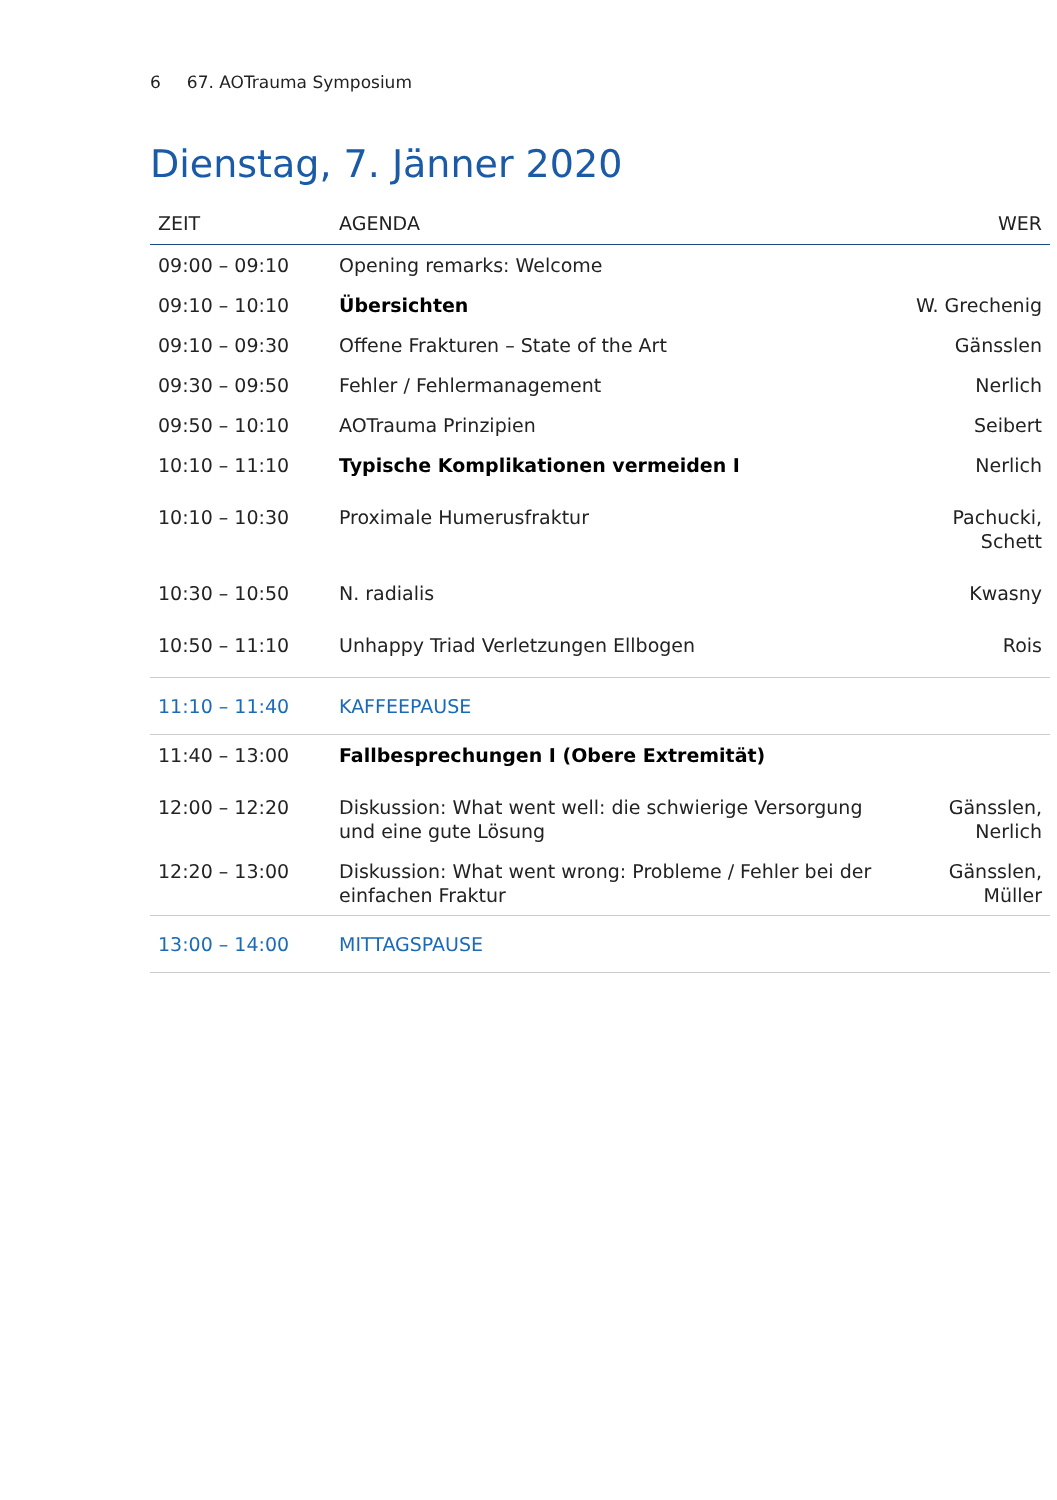6 67. AOTrauma Symposium
Dienstag, 7. Jänner 2020
| ZEIT | AGENDA | WER |
| --- | --- | --- |
| 09:00 – 09:10 | Opening remarks: Welcome | |
| 09:10 – 10:10 | Übersichten | W. Grechenig |
| 09:10 – 09:30 | Offene Frakturen – State of the Art | Gänsslen |
| 09:30 – 09:50 | Fehler / Fehlermanagement | Nerlich |
| 09:50 – 10:10 | AOTrauma Prinzipien | Seibert |
| 10:10 – 11:10 | Typische Komplikationen vermeiden I | Nerlich |
| 10:10 – 10:30 | Proximale Humerusfraktur | Pachucki, Schett |
| 10:30 – 10:50 | N. radialis | Kwasny |
| 10:50 – 11:10 | Unhappy Triad Verletzungen Ellbogen | Rois |
| 11:10 – 11:40 | KAFFEEPAUSE | |
| 11:40 – 13:00 | Fallbesprechungen I (Obere Extremität) | |
| 12:00 – 12:20 | Diskussion: What went well: die schwierige Versorgung und eine gute Lösung | Gänsslen, Nerlich |
| 12:20 – 13:00 | Diskussion: What went wrong: Probleme / Fehler bei der einfachen Fraktur | Gänsslen, Müller |
| 13:00 – 14:00 | MITTAGSPAUSE | |